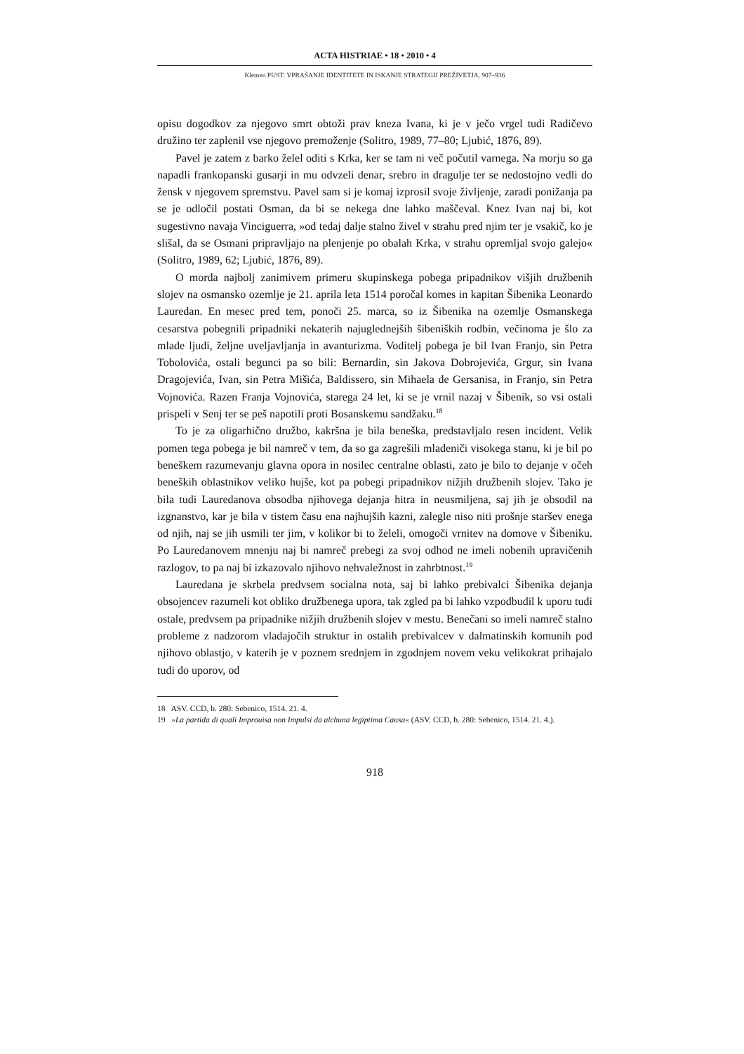ACTA HISTRIAE • 18 • 2010 • 4
Klemen PUST: VPRAŠANJE IDENTITETE IN ISKANJE STRATEGIJ PREŽIVETJA, 907–936
opisu dogodkov za njegovo smrt obtoži prav kneza Ivana, ki je v ječo vrgel tudi Radičevo družino ter zaplenil vse njegovo premoženje (Solitro, 1989, 77–80; Ljubić, 1876, 89).
Pavel je zatem z barko želel oditi s Krka, ker se tam ni več počutil varnega. Na morju so ga napadli frankopanski gusarji in mu odvzeli denar, srebro in dragulje ter se nedostojno vedli do žensk v njegovem spremstvu. Pavel sam si je komaj izprosil svoje življenje, zaradi ponižanja pa se je odločil postati Osman, da bi se nekega dne lahko maščeval. Knez Ivan naj bi, kot sugestivno navaja Vinciguerra, »od tedaj dalje stalno živel v strahu pred njim ter je vsakič, ko je slišal, da se Osmani pripravljajo na plenjenje po obalah Krka, v strahu opremljal svojo galejo« (Solitro, 1989, 62; Ljubić, 1876, 89).
O morda najbolj zanimivem primeru skupinskega pobega pripadnikov višjih družbenih slojev na osmansko ozemlje je 21. aprila leta 1514 poročal komes in kapitan Šibenika Leonardo Lauredan. En mesec pred tem, ponoči 25. marca, so iz Šibenika na ozemlje Osmanskega cesarstva pobegnili pripadniki nekaterih najuglednejših šibeniških rodbin, večinoma je šlo za mlade ljudi, željne uveljavljanja in avanturizma. Voditelj pobega je bil Ivan Franjo, sin Petra Tobolovića, ostali begunci pa so bili: Bernardin, sin Jakova Dobrojevića, Grgur, sin Ivana Dragojevića, Ivan, sin Petra Mišića, Baldissero, sin Mihaela de Gersanisa, in Franjo, sin Petra Vojnovića. Razen Franja Vojnovića, starega 24 let, ki se je vrnil nazaj v Šibenik, so vsi ostali prispeli v Senj ter se peš napotili proti Bosanskemu sandžaku.<sup>18</sup>
To je za oligarhično družbo, kakršna je bila beneška, predstavljalo resen incident. Velik pomen tega pobega je bil namreč v tem, da so ga zagrešili mladeniči visokega stanu, ki je bil po beneškem razumevanju glavna opora in nosilec centralne oblasti, zato je bilo to dejanje v očeh beneških oblastnikov veliko hujše, kot pa pobegi pripadnikov nižjih družbenih slojev. Tako je bila tudi Lauredanova obsodba njihovega dejanja hitra in neusmiljena, saj jih je obsodil na izgnanstvo, kar je bila v tistem času ena najhujših kazni, zalegle niso niti prošnje staršev enega od njih, naj se jih usmili ter jim, v kolikor bi to želeli, omogoči vrnitev na domove v Šibeniku. Po Lauredanovem mnenju naj bi namreč prebegi za svoj odhod ne imeli nobenih upravičenih razlogov, to pa naj bi izkazovalo njihovo nehvaležnost in zahrbtnost.<sup>19</sup>
Lauredana je skrbela predvsem socialna nota, saj bi lahko prebivalci Šibenika dejanja obsojencev razumeli kot obliko družbenega upora, tak zgled pa bi lahko vzpodbudil k uporu tudi ostale, predvsem pa pripadnike nižjih družbenih slojev v mestu. Benečani so imeli namreč stalno probleme z nadzorom vladajočih struktur in ostalih prebivalcev v dalmatinskih komunih pod njihovo oblastjo, v katerih je v poznem srednjem in zgodnjem novem veku velikokrat prihajalo tudi do uporov, od
18 ASV. CCD, b. 280: Sebenico, 1514. 21. 4.
19 »La partida di quali Improuisa non Impulsi da alchuna legiptima Causa« (ASV. CCD, b. 280: Sebenico, 1514. 21. 4.).
918